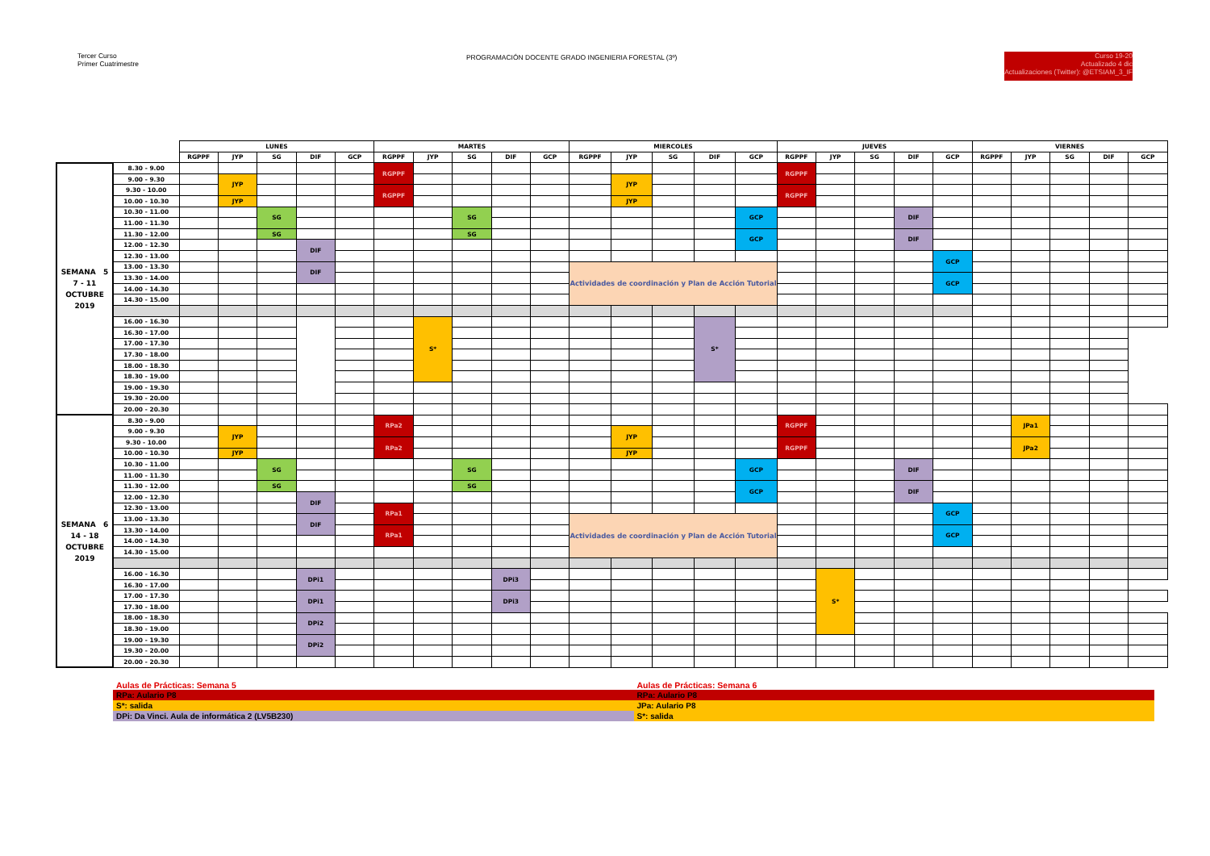Tercer Curso
Primer Cuatrimestre
PROGRAMACIÓN DOCENTE GRADO INGENIERIA FORESTAL (3º)
Curso 19-20
Actualizado 4 dic
Actualizaciones (Twitter): @ETSIAM_3_IF
| | | LUNES | | | | | MARTES | | | | | MIERCOLES | | | | | JUEVES | | | | | VIERNES | | | | |
| --- | --- | --- | --- | --- | --- | --- | --- | --- | --- | --- | --- | --- | --- | --- | --- | --- | --- | --- | --- | --- | --- | --- | --- | --- | --- | --- |
| | | RGPPF | JYP | SG | DIF | GCP | RGPPF | JYP | SG | DIF | GCP | RGPPF | JYP | SG | DIF | GCP | RGPPF | JYP | SG | DIF | GCP | RGPPF | JYP | SG | DIF | GCP |
| SEMANA 5 7 - 11 OCTUBRE 2019 | 8.30 - 9.00 | | | | | | RGPPF | | | | | | | | | | RGPPF | | | | | | | | | |
| | 9.00 - 9.30 | | JYP | | | | | | | | | | JYP | | | | | | | | | | | | | |
| | 9.30 - 10.00 | | | | | | RGPPF | | | | | | | | | | RGPPF | | | | | | | | | |
| | 10.00 - 10.30 | | JYP | | | | | | | | | | JYP | | | | | | | | | | | | | |
| | 10.30 - 11.00 | | | SG | | | | | SG | | | | | | | GCP | | | | DIF | | | | | | |
| | 11.00 - 11.30 | | | | | | | | | | | | | | | | | | | | | | | | | |
| | 11.30 - 12.00 | | | SG | | | | | SG | | | | | | | GCP | | | | DIF | | | | | | |
| | 12.00 - 12.30 | | | | DIF | | | | | | | | | | | | | | | | | | | | | |
| | 12.30 - 13.00 | | | | | | | | | | | | | | | | | | | | GCP | | | | | |
| | 13.00 - 13.30 | | | | DIF | | | | | | | Actividades de coordinación y Plan de Acción Tutorial | | | | | | | | | | | | | | |
| | 13.30 - 14.00 | | | | | | | | | | | | | | | | | | | | GCP | | | | | |
| | 14.00 - 14.30 | | | | | | | | | | | | | | | | | | | | | | | | | |
| | 14.30 - 15.00 | | | | | | | | | | | | | | | | | | | | | | | | | |
| | 16.00 - 16.30 | | | | | | | S* | | | | | | | S* | | | | | | | | | | | |
| | 16.30 - 17.00 | | | | | | | | | | | | | | | | | | | | | | | | | |
| | 17.00 - 17.30 | | | | | | | | | | | | | | | | | | | | | | | | | |
| | 17.30 - 18.00 | | | | | | | | | | | | | | | | | | | | | | | | | |
| | 18.00 - 18.30 | | | | | | | | | | | | | | | | | | | | | | | | | |
| | 18.30 - 19.00 | | | | | | | | | | | | | | | | | | | | | | | | | |
| | 19.00 - 19.30 | | | | | | | | | | | | | | | | | | | | | | | | | |
| | 19.30 - 20.00 | | | | | | | | | | | | | | | | | | | | | | | | | |
| | 20.00 - 20.30 | | | | | | | | | | | | | | | | | | | | | | | | | |
| SEMANA 6 14 - 18 OCTUBRE 2019 | 8.30 - 9.00 | | | | | | RPa2 | | | | | | | | | | RGPPF | | | | | | JPa1 | | | |
| | 9.00 - 9.30 | | JYP | | | | | | | | | | JYP | | | | | | | | | | | | | |
| | 9.30 - 10.00 | | | | | | RPa2 | | | | | | | | | | RGPPF | | | | | | JPa2 | | | |
| | 10.00 - 10.30 | | JYP | | | | | | | | | | JYP | | | | | | | | | | | | | |
| | 10.30 - 11.00 | | | SG | | | | | SG | | | | | | | GCP | | | | DIF | | | | | | |
| | 11.00 - 11.30 | | | | | | | | | | | | | | | | | | | | | | | | | |
| | 11.30 - 12.00 | | | SG | | | | | SG | | | | | | | GCP | | | | DIF | | | | | | |
| | 12.00 - 12.30 | | | | DIF | | | | | | | | | | | | | | | | | | | | | |
| | 12.30 - 13.00 | | | | | | RPa1 | | | | | | | | | | | | | | GCP | | | | | |
| | 13.00 - 13.30 | | | | DIF | | | | | | | Actividades de coordinación y Plan de Acción Tutorial | | | | | | | | | | | | | | |
| | 13.30 - 14.00 | | | | | | RPa1 | | | | | | | | | | | | | | GCP | | | | | |
| | 14.00 - 14.30 | | | | | | | | | | | | | | | | | | | | | | | | | |
| | 14.30 - 15.00 | | | | | | | | | | | | | | | | | | | | | | | | | |
| | 16.00 - 16.30 | | | | DPi1 | | | | | DPi3 | | | | | | | | S* | | | | | | | | |
| | 16.30 - 17.00 | | | | | | | | | | | | | | | | | | | | | | | | | |
| | 17.00 - 17.30 | | | | DPi1 | | | | | DPi3 | | | | | | | | | | | | | | | | |
| | 17.30 - 18.00 | | | | | | | | | | | | | | | | | | | | | | | | | |
| | 18.00 - 18.30 | | | | DPi2 | | | | | | | | | | | | | | | | | | | | | |
| | 18.30 - 19.00 | | | | | | | | | | | | | | | | | | | | | | | | | |
| | 19.00 - 19.30 | | | | DPi2 | | | | | | | | | | | | | | | | | | | | | |
| | 19.30 - 20.00 | | | | | | | | | | | | | | | | | | | | | | | | | |
| | 20.00 - 20.30 | | | | | | | | | | | | | | | | | | | | | | | | | |
| Aulas de Prácticas: Semana 5 | Aulas de Prácticas: Semana 6 |
| RPa: Aulario P8 | RPa: Aulario P8 |
| S*: salida | JPa: Aulario P8 |
| DPi: Da Vinci. Aula de informática 2 (LV5B230) | S*: salida |